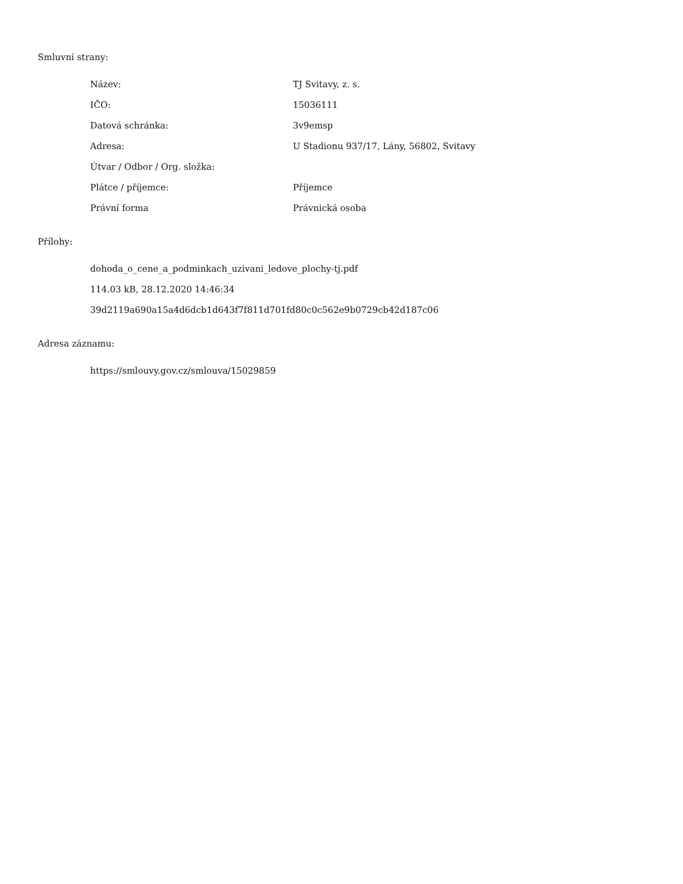Smluvní strany:
| Název: | TJ Svitavy, z. s. |
| IČO: | 15036111 |
| Datová schránka: | 3v9emsp |
| Adresa: | U Stadionu 937/17, Lány, 56802, Svitavy |
| Útvar / Odbor / Org. složka: | |
| Plátce / příjemce: | Příjemce |
| Právní forma | Právnická osoba |
Přílohy:
dohoda_o_cene_a_podminkach_uzivani_ledove_plochy-tj.pdf
114.03 kB, 28.12.2020 14:46:34
39d2119a690a15a4d6dcb1d643f7f811d701fd80c0c562e9b0729cb42d187c06
Adresa záznamu:
https://smlouvy.gov.cz/smlouva/15029859